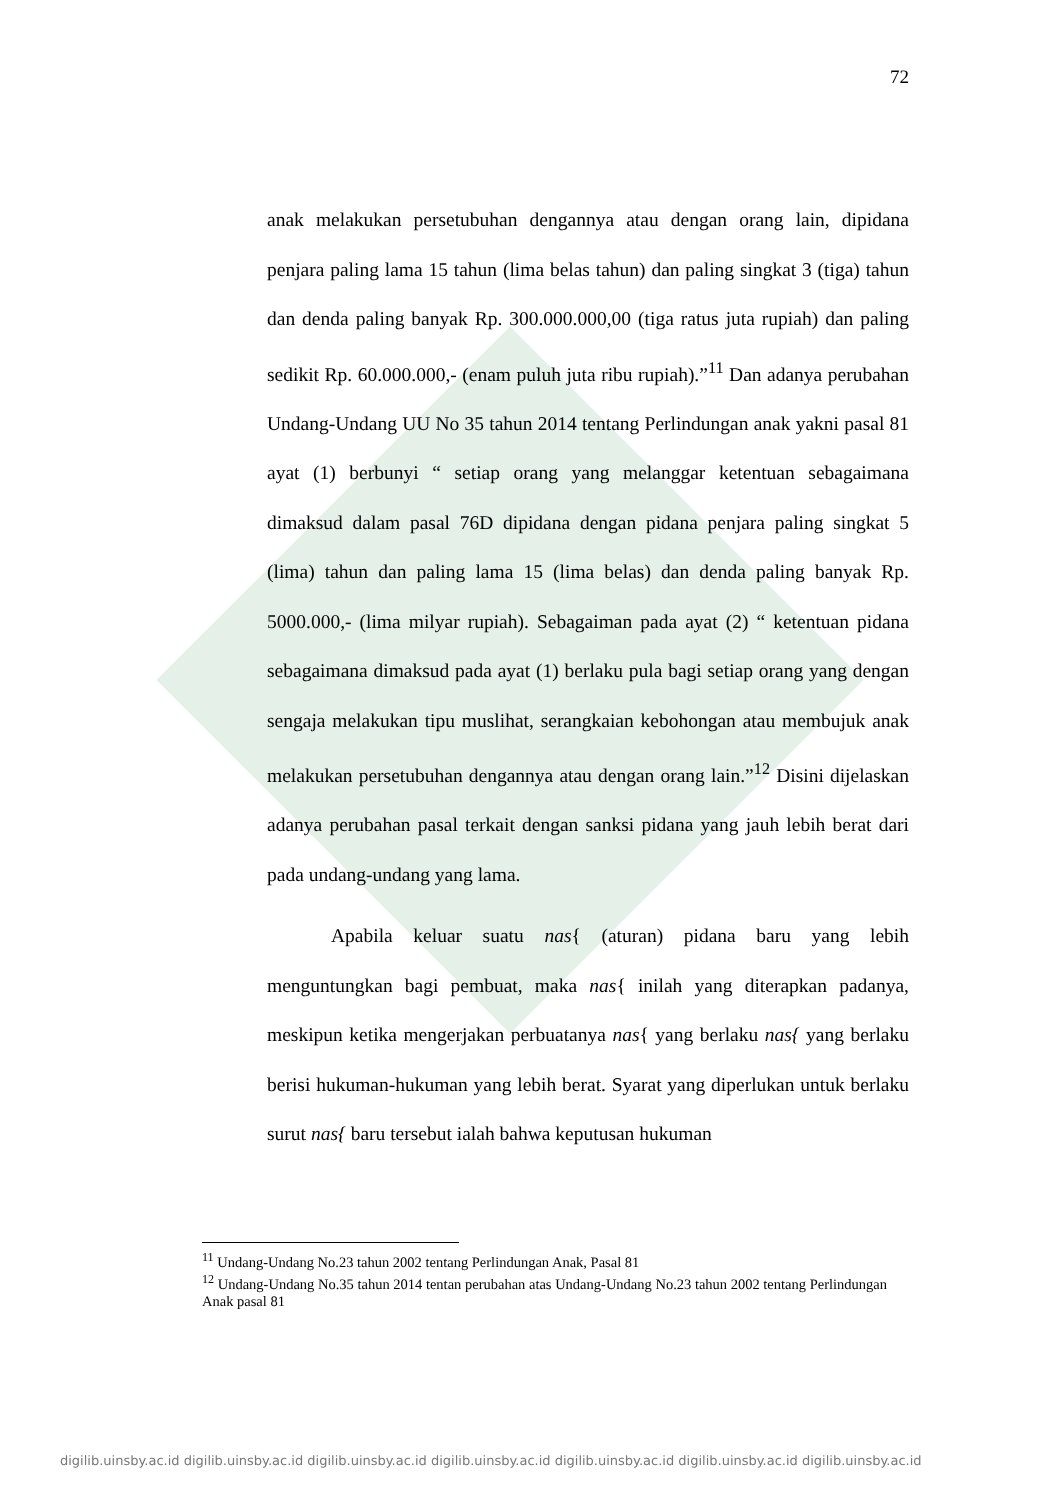72
anak melakukan persetubuhan dengannya atau dengan orang lain, dipidana penjara paling lama 15 tahun (lima belas tahun) dan paling singkat 3 (tiga) tahun dan denda paling banyak Rp. 300.000.000,00 (tiga ratus juta rupiah) dan paling sedikit Rp. 60.000.000,- (enam puluh juta ribu rupiah).”<sup>11</sup> Dan adanya perubahan Undang-Undang UU No 35 tahun 2014 tentang Perlindungan anak yakni pasal 81 ayat (1) berbunyi “ setiap orang yang melanggar ketentuan sebagaimana dimaksud dalam pasal 76D dipidana dengan pidana penjara paling singkat 5 (lima) tahun dan paling lama 15 (lima belas) dan denda paling banyak Rp. 5000.000,- (lima milyar rupiah). Sebagaiman pada ayat (2) “ ketentuan pidana sebagaimana dimaksud pada ayat (1) berlaku pula bagi setiap orang yang dengan sengaja melakukan tipu muslihat, serangkaian kebohongan atau membujuk anak melakukan persetubuhan dengannya atau dengan orang lain.”<sup>12</sup> Disini dijelaskan adanya perubahan pasal terkait dengan sanksi pidana yang jauh lebih berat dari pada undang-undang yang lama.
Apabila keluar suatu nas{ (aturan) pidana baru yang lebih menguntungkan bagi pembuat, maka nas{ inilah yang diterapkan padanya, meskipun ketika mengerjakan perbuatanya nas{ yang berlaku nas{ yang berlaku berisi hukuman-hukuman yang lebih berat. Syarat yang diperlukan untuk berlaku surut nas{ baru tersebut ialah bahwa keputusan hukuman
<sup>11</sup> Undang-Undang No.23 tahun 2002 tentang Perlindungan Anak, Pasal 81
<sup>12</sup> Undang-Undang No.35 tahun 2014 tentan perubahan atas Undang-Undang No.23 tahun 2002 tentang Perlindungan Anak pasal 81
digilib.uinsby.ac.id digilib.uinsby.ac.id digilib.uinsby.ac.id digilib.uinsby.ac.id digilib.uinsby.ac.id digilib.uinsby.ac.id digilib.uinsby.ac.id